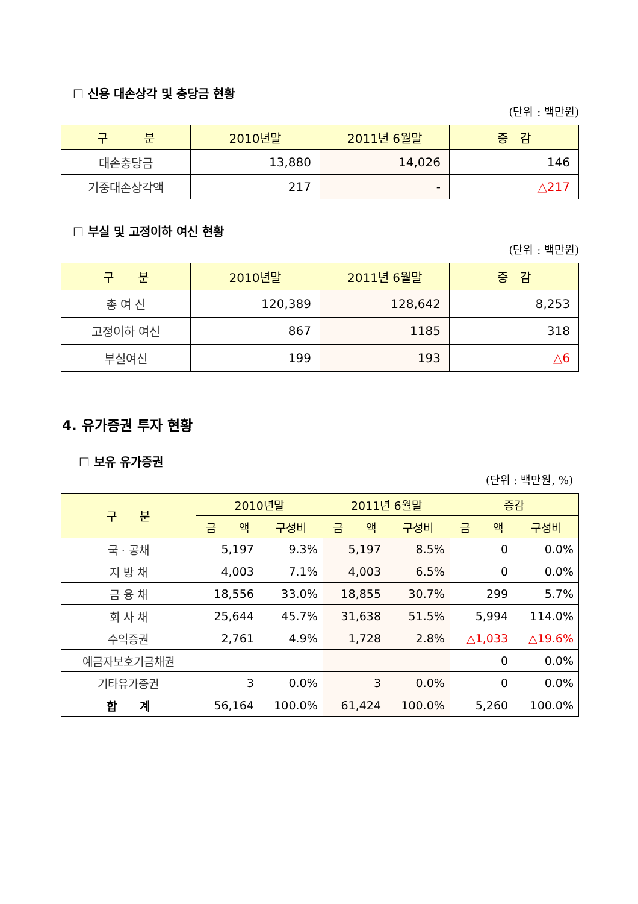☐ 신용 대손상각 및 충당금 현황
(단위 : 백만원)
| 구 분 | 2010년말 | 2011년 6월말 | 증 감 |
| --- | --- | --- | --- |
| 대손충당금 | 13,880 | 14,026 | 146 |
| 기중대손상각액 | 217 | - | △217 |
☐ 부실 및 고정이하 여신 현황
(단위 : 백만원)
| 구 분 | 2010년말 | 2011년 6월말 | 증 감 |
| --- | --- | --- | --- |
| 총 여 신 | 120,389 | 128,642 | 8,253 |
| 고정이하 여신 | 867 | 1185 | 318 |
| 부실여신 | 199 | 193 | △6 |
4. 유가증권 투자 현황
☐ 보유 유가증권
(단위 : 백만원, %)
| 구 분 | 2010년말 | | 2011년 6월말 | | 증감 | |
| --- | --- | --- | --- | --- | --- | --- |
| | 금 액 | 구성비 | 금 액 | 구성비 | 금 액 | 구성비 |
| 국 · 공채 | 5,197 | 9.3% | 5,197 | 8.5% | 0 | 0.0% |
| 지 방 채 | 4,003 | 7.1% | 4,003 | 6.5% | 0 | 0.0% |
| 금 융 채 | 18,556 | 33.0% | 18,855 | 30.7% | 299 | 5.7% |
| 회 사 채 | 25,644 | 45.7% | 31,638 | 51.5% | 5,994 | 114.0% |
| 수익증권 | 2,761 | 4.9% | 1,728 | 2.8% | △1,033 | △19.6% |
| 예금자보호기금채권 | | | | | 0 | 0.0% |
| 기타유가증권 | 3 | 0.0% | 3 | 0.0% | 0 | 0.0% |
| 합 계 | 56,164 | 100.0% | 61,424 | 100.0% | 5,260 | 100.0% |